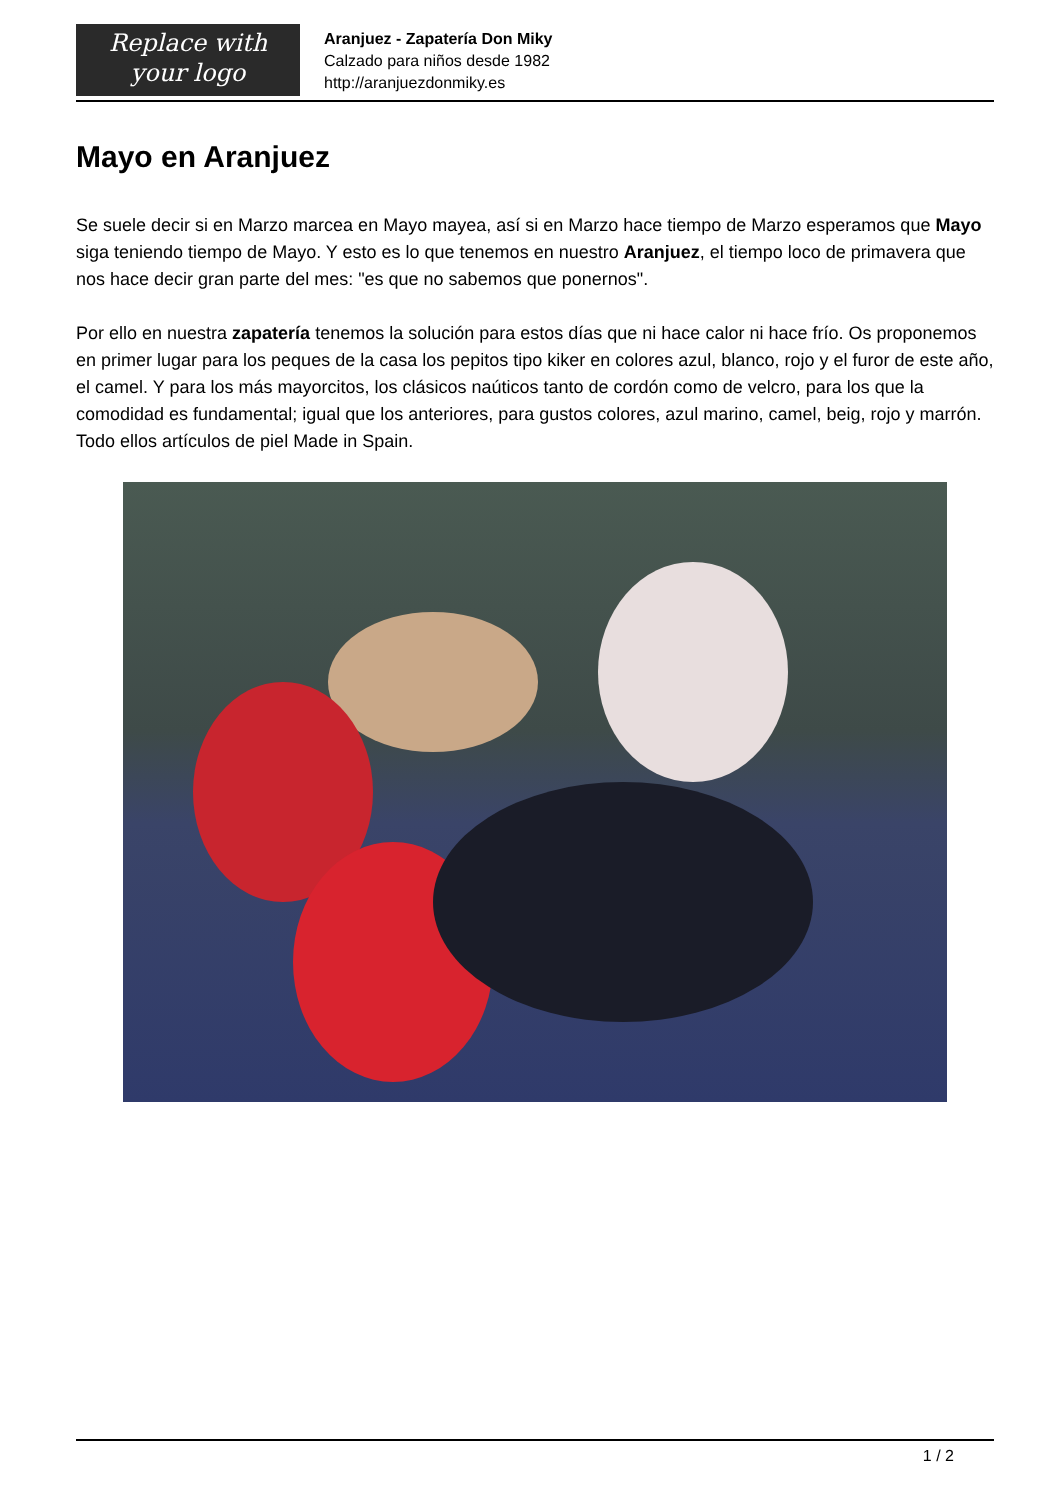Replace with
your logo
Aranjuez - Zapatería Don Miky
Calzado para niños desde 1982
http://aranjuezdonmiky.es
Mayo en Aranjuez
Se suele decir si en Marzo marcea en Mayo mayea, así si en Marzo hace tiempo de Marzo esperamos que Mayo siga teniendo tiempo de Mayo. Y esto es lo que tenemos en nuestro Aranjuez, el tiempo loco de primavera que nos hace decir gran parte del mes: "es que no sabemos que ponernos".
Por ello en nuestra zapatería tenemos la solución para estos días que ni hace calor ni hace frío. Os proponemos en primer lugar para los peques de la casa los pepitos tipo kiker en colores azul, blanco, rojo y el furor de este año, el camel. Y para los más mayorcitos, los clásicos naúticos tanto de cordón como de velcro, para los que la comodidad es fundamental; igual que los anteriores, para gustos colores, azul marino, camel, beig, rojo y marrón. Todo ellos artículos de piel Made in Spain.
1 / 2